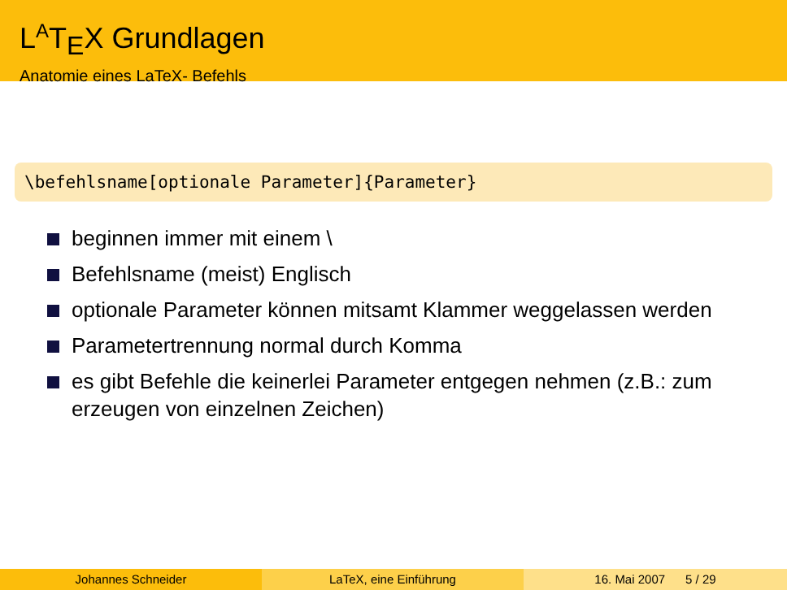L<sup>A</sup>T<sub>E</sub>X Grundlagen
Anatomie eines LaTeX- Befehls
\befehlsname[optionale Parameter]{Parameter}
beginnen immer mit einem \
Befehlsname (meist) Englisch
optionale Parameter können mitsamt Klammer weggelassen werden
Parametertrennung normal durch Komma
es gibt Befehle die keinerlei Parameter entgegen nehmen (z.B.: zum erzeugen von einzelnen Zeichen)
Johannes Schneider LaTeX, eine Einführung 16. Mai 2007 5 / 29